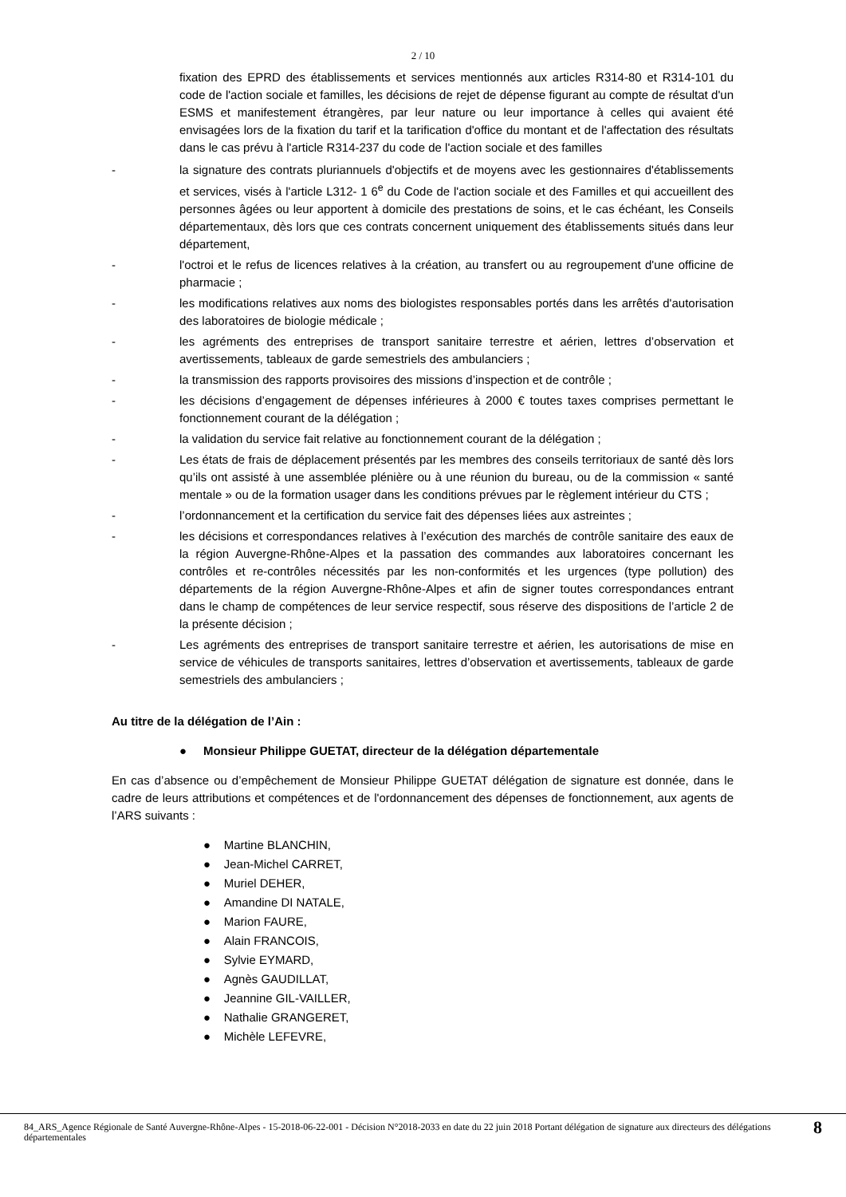2 / 10
fixation des EPRD des établissements et services mentionnés aux articles R314-80 et R314-101 du code de l'action sociale et familles, les décisions de rejet de dépense figurant au compte de résultat d'un ESMS et manifestement étrangères, par leur nature ou leur importance à celles qui avaient été envisagées lors de la fixation du tarif et la tarification d'office du montant et de l'affectation des résultats dans le cas prévu à l'article R314-237 du code de l'action sociale et des familles
- la signature des contrats pluriannuels d'objectifs et de moyens avec les gestionnaires d'établissements et services, visés à l'article L312- 1 6<sup>e</sup> du Code de l'action sociale et des Familles et qui accueillent des personnes âgées ou leur apportent à domicile des prestations de soins, et le cas échéant, les Conseils départementaux, dès lors que ces contrats concernent uniquement des établissements situés dans leur département,
- l'octroi et le refus de licences relatives à la création, au transfert ou au regroupement d'une officine de pharmacie ;
- les modifications relatives aux noms des biologistes responsables portés dans les arrêtés d'autorisation des laboratoires de biologie médicale ;
- les agréments des entreprises de transport sanitaire terrestre et aérien, lettres d’observation et avertissements, tableaux de garde semestriels des ambulanciers ;
- la transmission des rapports provisoires des missions d’inspection et de contrôle ;
- les décisions d’engagement de dépenses inférieures à 2000 € toutes taxes comprises permettant le fonctionnement courant de la délégation ;
- la validation du service fait relative au fonctionnement courant de la délégation ;
- Les états de frais de déplacement présentés par les membres des conseils territoriaux de santé dès lors qu’ils ont assisté à une assemblée plénière ou à une réunion du bureau, ou de la commission « santé mentale » ou de la formation usager dans les conditions prévues par le règlement intérieur du CTS ;
- l’ordonnancement et la certification du service fait des dépenses liées aux astreintes ;
- les décisions et correspondances relatives à l’exécution des marchés de contrôle sanitaire des eaux de la région Auvergne-Rhône-Alpes et la passation des commandes aux laboratoires concernant les contrôles et re-contrôles nécessités par les non-conformités et les urgences (type pollution) des départements de la région Auvergne-Rhône-Alpes et afin de signer toutes correspondances entrant dans le champ de compétences de leur service respectif, sous réserve des dispositions de l’article 2 de la présente décision ;
- Les agréments des entreprises de transport sanitaire terrestre et aérien, les autorisations de mise en service de véhicules de transports sanitaires, lettres d’observation et avertissements, tableaux de garde semestriels des ambulanciers ;
Au titre de la délégation de l’Ain :
● Monsieur Philippe GUETAT, directeur de la délégation départementale
En cas d’absence ou d’empêchement de Monsieur Philippe GUETAT délégation de signature est donnée, dans le cadre de leurs attributions et compétences et de l'ordonnancement des dépenses de fonctionnement, aux agents de l’ARS suivants :
● Martine BLANCHIN,
● Jean-Michel CARRET,
● Muriel DEHER,
● Amandine DI NATALE,
● Marion FAURE,
● Alain FRANCOIS,
● Sylvie EYMARD,
● Agnès GAUDILLAT,
● Jeannine GIL-VAILLER,
● Nathalie GRANGERET,
● Michèle LEFEVRE,
84_ARS_Agence Régionale de Santé Auvergne-Rhône-Alpes - 15-2018-06-22-001 - Décision N°2018-2033 en date du 22 juin 2018 Portant délégation de signature aux directeurs des délégations départementales 8